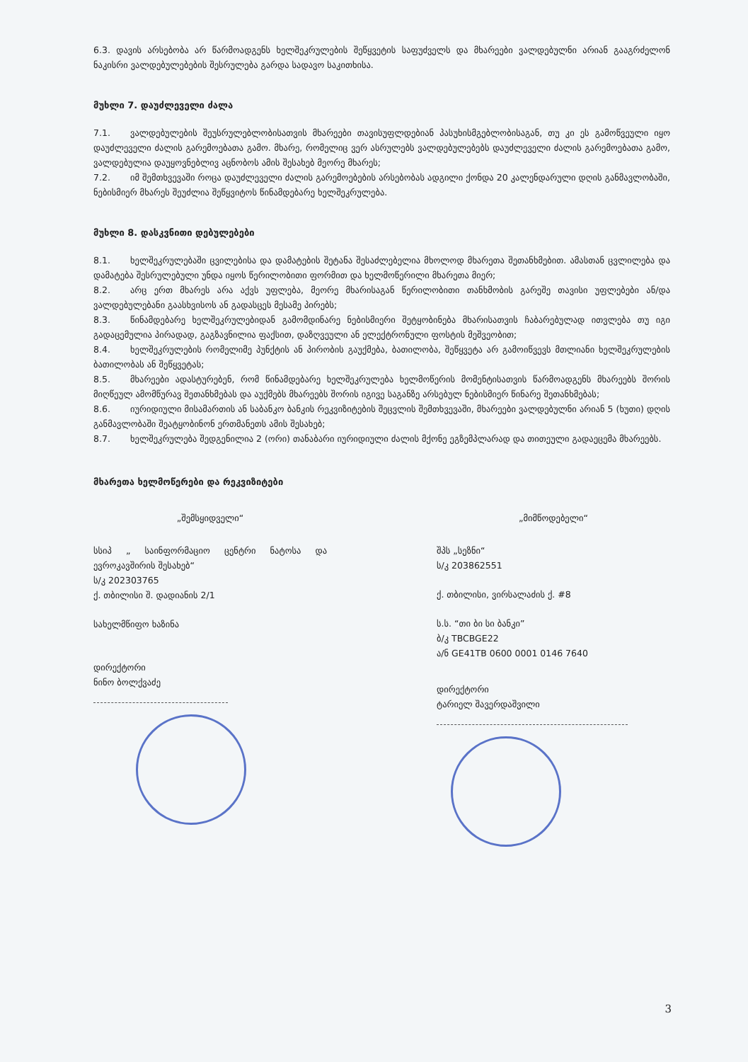6.3. დავის არსებობა არ წარმოადგენს ხელშეკრულების შეწყვეტის საფუძველს და მხარეები ვალდებულნი არიან გააგრძელონ ნაკისრი ვალდებულებების შესრულება გარდა სადავო საკითხისა.
მუხლი 7. დაუძლეველი ძალა
7.1. ვალდებულების შეუსრულებლობისათვის მხარეები თავისუფლდებიან პასუხისმგებლობისაგან, თუ კი ეს გამოწვეული იყო დაუძლეველი ძალის გარემოებათა გამო. მხარე, რომელიც ვერ ასრულებს ვალდებულებებს დაუძლეველი ძალის გარემოებათა გამო, ვალდებულია დაუყოვნებლივ აცნობოს ამის შესახებ მეორე მხარეს;
7.2. იმ შემთხვევაში როცა დაუძლეველი ძალის გარემოებების არსებობას ადგილი ქონდა 20 კალენდარული დღის განმავლობაში, ნებისმიერ მხარეს შეუძლია შეწყვიტოს წინამდებარე ხელშეკრულება.
მუხლი 8. დასკვნითი დებულებები
8.1. ხელშეკრულებაში ცვილებისა და დამატების შეტანა შესაძლებელია მხოლოდ მხარეთა შეთანხმებით. ამასთან ცვლილება და დამატება შესრულებული უნდა იყოს წერილობითი ფორმით და ხელმოწერილი მხარეთა მიერ;
8.2. არც ერთ მხარეს არა აქვს უფლება, მეორე მხარისაგან წერილობითი თანხმობის გარეშე თავისი უფლებები ან/და ვალდებულებანი გაასხვისოს ან გადასცეს მესამე პირებს;
8.3. წინამდებარე ხელშეკრულებიდან გამომდინარე ნებისმიერი შეტყობინება მხარისათვის ჩაბარებულად ითვლება თუ იგი გადაცემულია პირადად, გაგზავნილია ფაქსით, დაზღვეული ან ელექტრონული ფოსტის მეშვეობით;
8.4. ხელშეკრულების რომელიმე პუნქტის ან პირობის გაუქმება, ბათილობა, შეწყვეტა არ გამოიწვევს მთლიანი ხელშეკრულების ბათილობას ან შეწყვეტას;
8.5. მხარეები ადასტურებენ, რომ წინამდებარე ხელშეკრულება ხელმოწერის მომენტისათვის წარმოადგენს მხარეებს შორის მიღწეულ ამომწურავ შეთანხმებას და აუქმებს მხარეებს შორის იგივე საგანზე არსებულ ნებისმიერ წინარე შეთანხმებას;
8.6. იურიდიული მისამართის ან საბანკო ბანკის რეკვიზიტების შეცვლის შემთხვევაში, მხარეები ვალდებულნი არიან 5 (ხუთი) დღის განმავლობაში შეატყობინონ ერთმანეთს ამის შესახებ;
8.7. ხელშეკრულება შედგენილია 2 (ორი) თანაბარი იურიდიული ძალის მქონე ეგზემპლარად და თითეული გადაეცემა მხარეებს.
მხარეთა ხელმოწერები და რეკვიზიტები
„შემსყიდველი“
სსიპ „ საინფორმაციო ცენტრი ნატოსა და ევროკავშირის შესახებ“
ს/კ 202303765
ქ. თბილისი შ. დადიანის 2/1
სახელმწიფო ხაზინა
დირექტორი
ნინო ბოლქვაძე
„მიმწოდებელი“
შპს „სეზნი“
ს/კ 203862551
ქ. თბილისი, ვირსალაძის ქ. #8
ს.ს. “თი ბი სი ბანკი”
ბ/კ TBCBGE22
ა/ნ GE41TB 0600 0001 0146 7640
დირექტორი
ტარიელ შავერდაშვილი
3